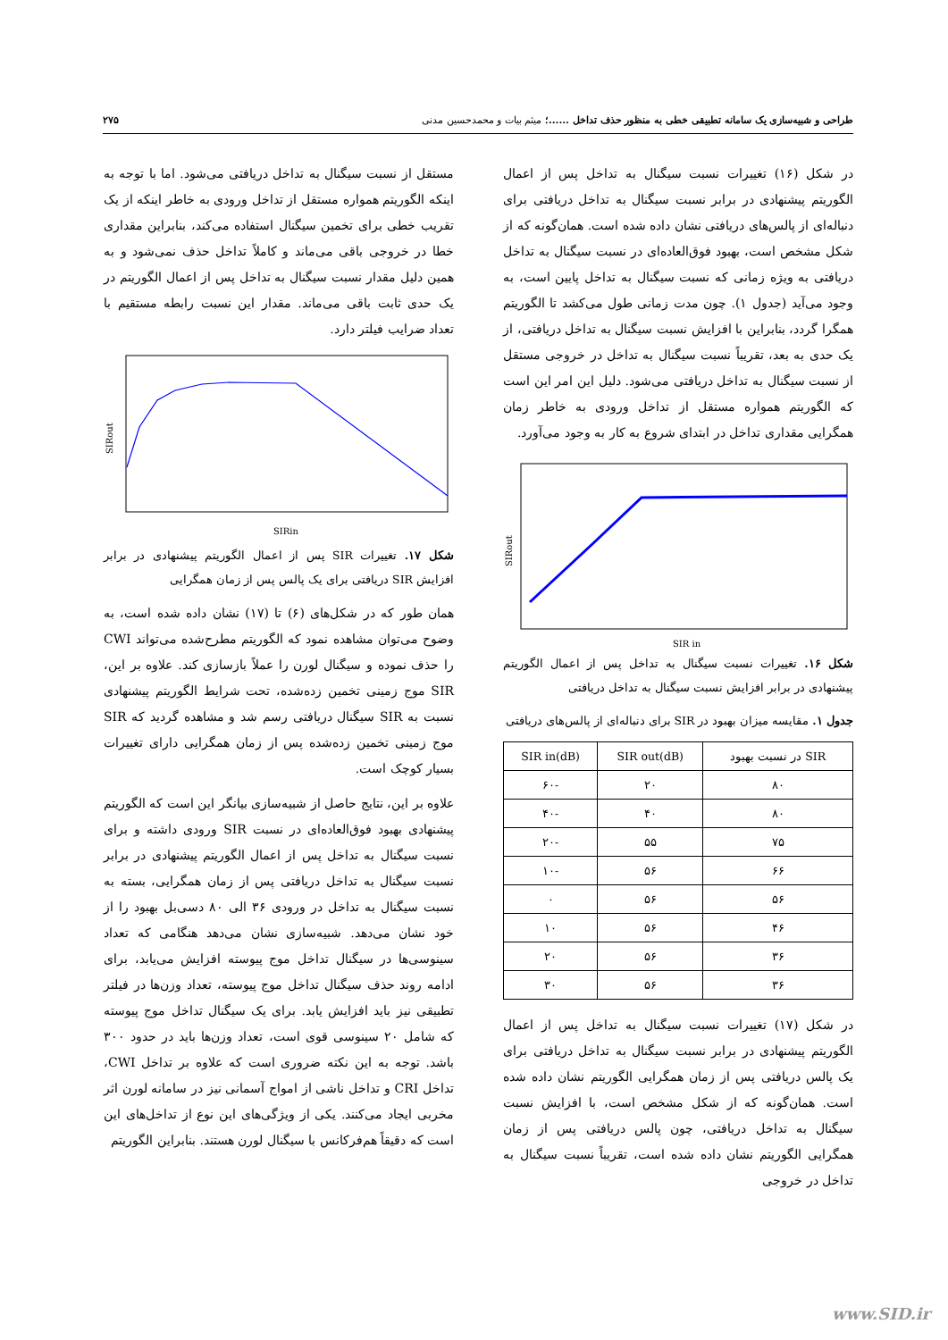طراحی و شبیه‌سازی یک سامانه تطبیقی خطی به منظور حذف تداخل ......؛ میثم بیات و محمدحسین مدنی ۲۷۵
در شکل (۱۶) تغییرات نسبت سیگنال به تداخل پس از اعمال الگوریتم پیشنهادی در برابر نسبت سیگنال به تداخل دریافتی برای دنباله‌ای از پالس‌های دریافتی نشان داده شده است. همان‌گونه که از شکل مشخص است، بهبود فوق‌العاده‌ای در نسبت سیگنال به تداخل دریافتی به ویژه زمانی که نسبت سیگنال به تداخل پایین است، به وجود می‌آید (جدول ۱). چون مدت زمانی طول می‌کشد تا الگوریتم همگرا گردد، بنابراین با افزایش نسبت سیگنال به تداخل دریافتی، از یک حدی به بعد، تقریباً نسبت سیگنال به تداخل در خروجی مستقل از نسبت سیگنال به تداخل دریافتی می‌شود. دلیل این امر این است که الگوریتم همواره مستقل از تداخل ورودی به خاطر زمان همگرایی مقداری تداخل در ابتدای شروع به کار به وجود می‌آورد.
SIRout
SIR in
شکل ۱۶. تغییرات نسبت سیگنال به تداخل پس از اعمال الگوریتم پیشنهادی در برابر افزایش نسبت سیگنال به تداخل دریافتی
جدول ۱. مقایسه میزان بهبود در SIR برای دنباله‌ای از پالس‌های دریافتی
| SIR در نسبت بهبود | SIR out(dB) | SIR in(dB) |
| --- | --- | --- |
| ۸۰ | ۲۰ | -۶۰ |
| ۸۰ | ۴۰ | -۴۰ |
| ۷۵ | ۵۵ | -۲۰ |
| ۶۶ | ۵۶ | -۱۰ |
| ۵۶ | ۵۶ | ۰ |
| ۴۶ | ۵۶ | ۱۰ |
| ۳۶ | ۵۶ | ۲۰ |
| ۳۶ | ۵۶ | ۳۰ |
در شکل (۱۷) تغییرات نسبت سیگنال به تداخل پس از اعمال الگوریتم پیشنهادی در برابر نسبت سیگنال به تداخل دریافتی برای یک پالس دریافتی پس از زمان همگرایی الگوریتم نشان داده شده است. همان‌گونه که از شکل مشخص است، با افزایش نسبت سیگنال به تداخل دریافتی، چون پالس دریافتی پس از زمان همگرایی الگوریتم نشان داده شده است، تقریباً نسبت سیگنال به تداخل در خروجی
مستقل از نسبت سیگنال به تداخل دریافتی می‌شود. اما با توجه به اینکه الگوریتم همواره مستقل از تداخل ورودی به خاطر اینکه از یک تقریب خطی برای تخمین سیگنال استفاده می‌کند، بنابراین مقداری خطا در خروجی باقی می‌ماند و کاملاً تداخل حذف نمی‌شود و به همین دلیل مقدار نسبت سیگنال به تداخل پس از اعمال الگوریتم در یک حدی ثابت باقی می‌ماند. مقدار این نسبت رابطه مستقیم با تعداد ضرایب فیلتر دارد.
SIRout
SIRin
شکل ۱۷. تغییرات SIR پس از اعمال الگوریتم پیشنهادی در برابر افزایش SIR دریافتی برای یک پالس پس از زمان همگرایی
همان طور که در شکل‌های (۶) تا (۱۷) نشان داده شده است، به وضوح می‌توان مشاهده نمود که الگوریتم مطرح‌شده می‌تواند CWI را حذف نموده و سیگنال لورن را عملاً بازسازی کند. علاوه بر این، SIR موج زمینی تخمین زده‌شده، تحت شرایط الگوریتم پیشنهادی نسبت به SIR سیگنال دریافتی رسم شد و مشاهده گردید که SIR موج زمینی تخمین زده‌شده پس از زمان همگرایی دارای تغییرات بسیار کوچک است.
علاوه بر این، نتایج حاصل از شبیه‌سازی بیانگر این است که الگوریتم پیشنهادی بهبود فوق‌العاده‌ای در نسبت SIR ورودی داشته و برای نسبت سیگنال به تداخل پس از اعمال الگوریتم پیشنهادی در برابر نسبت سیگنال به تداخل دریافتی پس از زمان همگرایی، بسته به نسبت سیگنال به تداخل در ورودی ۳۶ الی ۸۰ دسی‌بل بهبود را از خود نشان می‌دهد. شبیه‌سازی نشان می‌دهد هنگامی که تعداد سینوسی‌ها در سیگنال تداخل موج پیوسته افزایش می‌یابد، برای ادامه روند حذف سیگنال تداخل موج پیوسته، تعداد وزن‌ها در فیلتر تطبیقی نیز باید افزایش یابد. برای یک سیگنال تداخل موج پیوسته که شامل ۲۰ سینوسی قوی است، تعداد وزن‌ها باید در حدود ۳۰۰ باشد. توجه به این نکته ضروری است که علاوه بر تداخل CWI، تداخل CRI و تداخل ناشی از امواج آسمانی نیز در سامانه لورن اثر مخربی ایجاد می‌کنند. یکی از ویژگی‌های این نوع از تداخل‌های این است که دقیقاً هم‌فرکانس با سیگنال لورن هستند. بنابراین الگوریتم
www.SID.ir